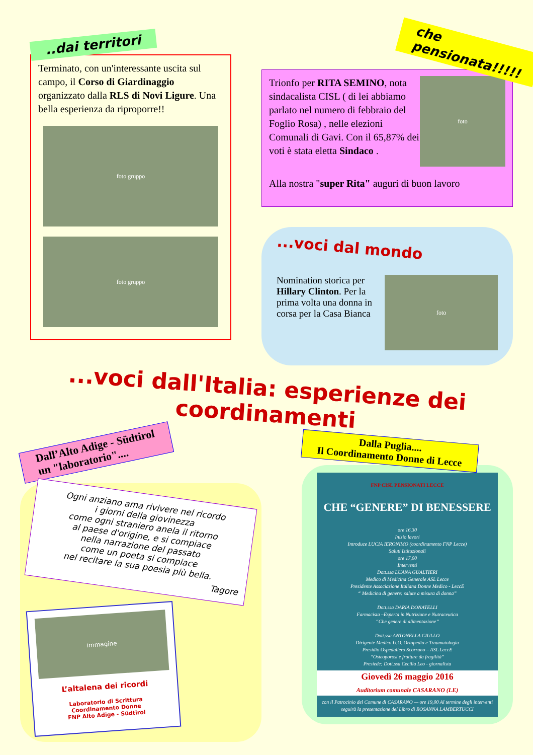..dai territori
Terminato, con un'interessante uscita sul campo, il Corso di Giardinaggio organizzato dalla RLS di Novi Ligure. Una bella esperienza da riproporre!!
foto gruppo
foto gruppo
che pensionata!!!!!
Trionfo per RITA SEMINO, nota sindacalista CISL ( di lei abbiamo parlato nel numero di febbraio del Foglio Rosa) , nelle elezioni Comunali di Gavi. Con il 65,87% dei voti è stata eletta Sindaco .
foto
Alla nostra "super Rita" auguri di buon lavoro
...voci dal mondo
Nomination storica per Hillary Clinton. Per la prima volta una donna in corsa per la Casa Bianca
foto
...voci dall'Italia: esperienze dei coordinamenti
Dall’Alto Adige - Südtirol
un "laboratorio"....
Ogni anziano ama rivivere nel ricordo
i giorni della giovinezza
come ogni straniero anela il ritorno
al paese d'origine, e si compiace
nella narrazione del passato
come un poeta si compiace
nel recitare la sua poesia più bella.
Tagore
immagine
L’altalena dei ricordi
Laboratorio di Scrittura
Coordinamento Donne
FNP Alto Adige - Südtirol
Dalla Puglia....
Il Coordinamento Donne di Lecce
FNP CISL PENSIONATI LECCE
CHE “GENERE” DI BENESSERE
ore 16,30
Inizio lavori
Introduce LUCIA IERONIMO (coordinamento FNP Lecce)
Saluti Istituzionali
ore 17,00
Interventi
Dott.ssa LUANA GUALTIERI
Medico di Medicina Generale ASL Lecce
Presidente Associazione Italiana Donne Medico - LeccE
“ Medicina di genere: salute a misura di donna”
Dott.ssa DARIA DONATELLI
Farmacista –Esperta in Nutrizione e Nutraceutica
“Che genere di alimentazione”
Dott.ssa ANTONELLA CIULLO
Dirigente Medico U.O. Ortopedia e Traumatologia
Presidio Ospedaliero Scorrano – ASL LeccE
“Osteoporosi e fratture da fragilità”
Presiede: Dott.ssa Cecilia Leo - giornalista
Giovedì 26 maggio 2016
Auditorium comunale CASARANO (LE)
con il Patrocinio del Comune di CASARANO — ore 19,00 Al termine degli interventi seguirà la presentazione del Libro di ROSANNA LAMBERTUCCI